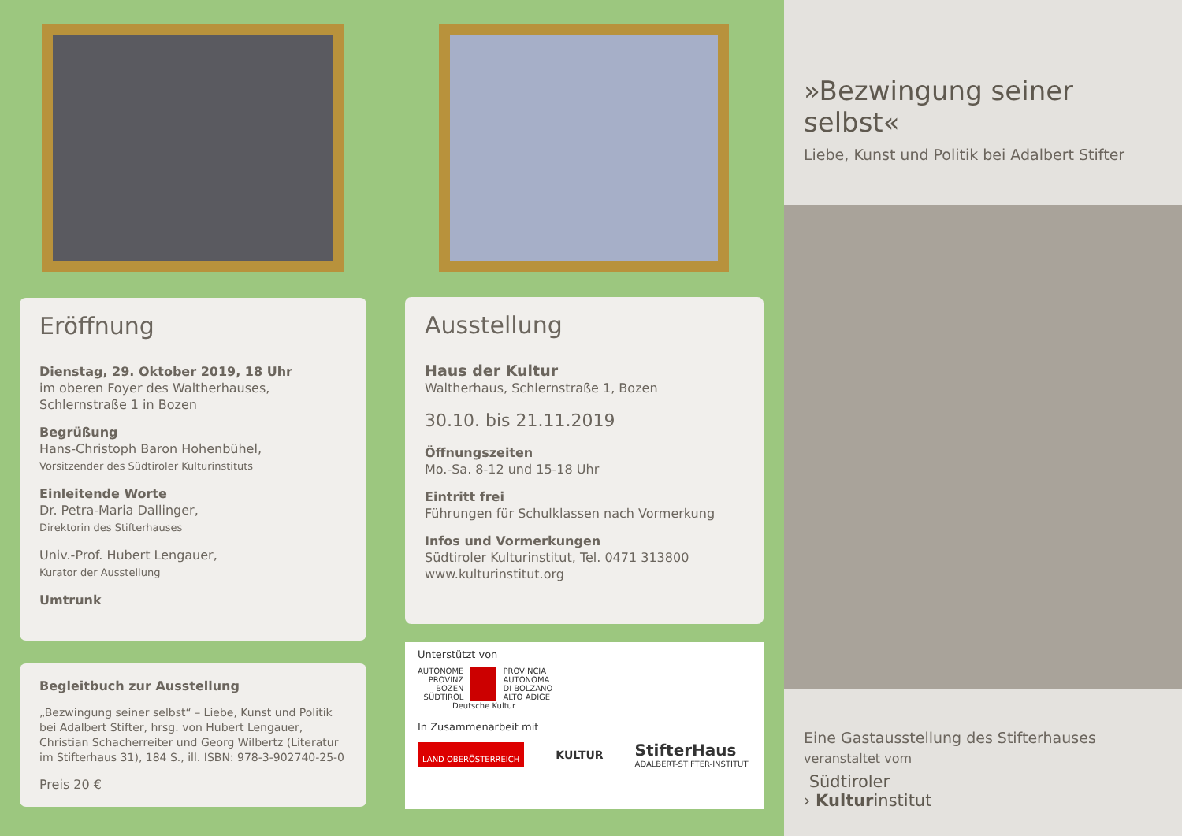Eröffnung
Dienstag, 29. Oktober 2019, 18 Uhr
im oberen Foyer des Waltherhauses,
Schlernstraße 1 in Bozen
Begrüßung
Hans-Christoph Baron Hohenbühel,
Vorsitzender des Südtiroler Kulturinstituts
Einleitende Worte
Dr. Petra-Maria Dallinger,
Direktorin des Stifterhauses
Univ.-Prof. Hubert Lengauer,
Kurator der Ausstellung
Umtrunk
Begleitbuch zur Ausstellung
„Bezwingung seiner selbst“ – Liebe, Kunst und Politik bei Adalbert Stifter, hrsg. von Hubert Lengauer, Christian Schacherreiter und Georg Wilbertz (Literatur im Stifterhaus 31), 184 S., ill. ISBN: 978-3-902740-25-0
Preis 20 €
Ausstellung
Haus der Kultur
Waltherhaus, Schlernstraße 1, Bozen
30.10. bis 21.11.2019
Öffnungszeiten
Mo.-Sa. 8-12 und 15-18 Uhr
Eintritt frei
Führungen für Schulklassen nach Vormerkung
Infos und Vormerkungen
Südtiroler Kulturinstitut, Tel. 0471 313800
www.kulturinstitut.org
Unterstützt von
AUTONOME
PROVINZ
BOZEN
SÜDTIROL
PROVINCIA
AUTONOMA
DI BOLZANO
ALTO ADIGE
Deutsche Kultur
In Zusammenarbeit mit
LAND OBERÖSTERREICH
KULTUR
StifterHaus
ADALBERT-STIFTER-INSTITUT
»Bezwingung seiner selbst«
Liebe, Kunst und Politik bei Adalbert Stifter
Eine Gastausstellung des Stifterhauses
veranstaltet vom
Südtiroler
› Kulturinstitut